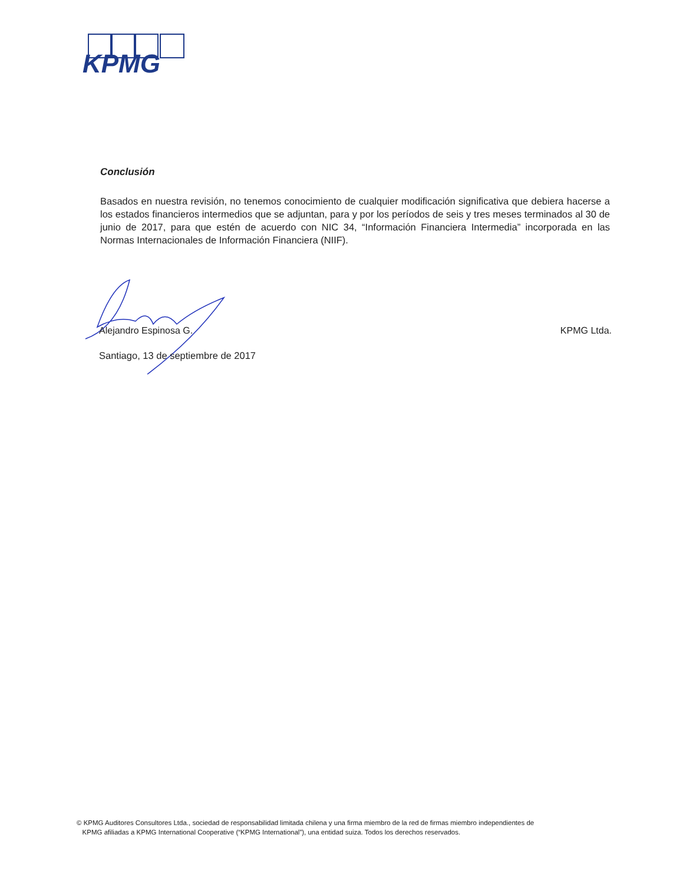KPMG
Conclusión
Basados en nuestra revisión, no tenemos conocimiento de cualquier modificación significativa que debiera hacerse a los estados financieros intermedios que se adjuntan, para y por los períodos de seis y tres meses terminados al 30 de junio de 2017, para que estén de acuerdo con NIC 34, “Información Financiera Intermedia” incorporada en las Normas Internacionales de Información Financiera (NIIF).
Alejandro Espinosa G. KPMG Ltda.
Santiago, 13 de septiembre de 2017
© KPMG Auditores Consultores Ltda., sociedad de responsabilidad limitada chilena y una firma miembro de la red de firmas miembro independientes de
KPMG afiliadas a KPMG International Cooperative (“KPMG International”), una entidad suiza. Todos los derechos reservados.